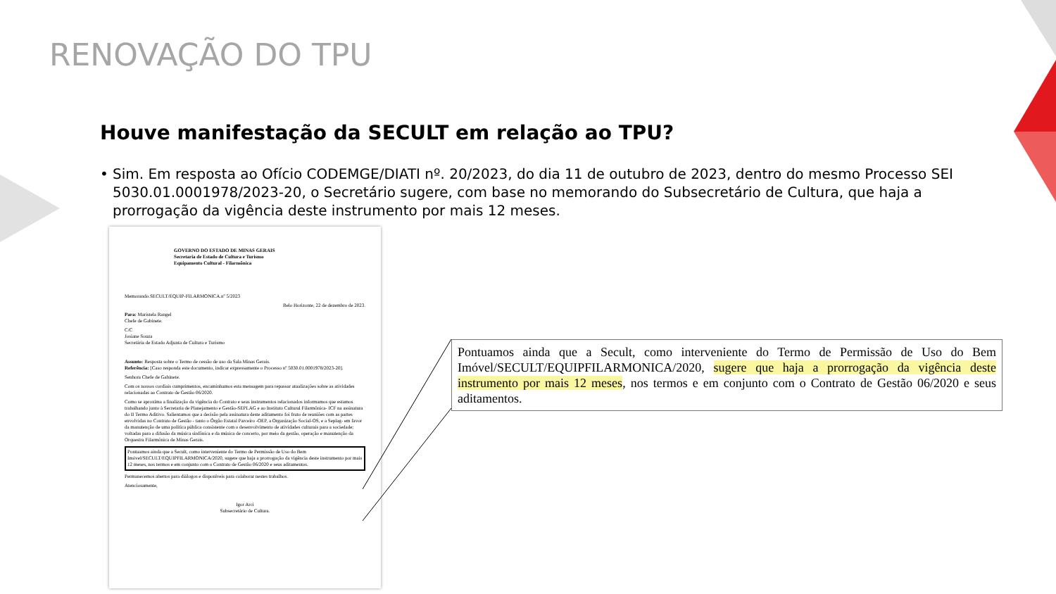RENOVAÇÃO DO TPU
Houve manifestação da SECULT em relação ao TPU?
• Sim. Em resposta ao Ofício CODEMGE/DIATI nº. 20/2023, do dia 11 de outubro de 2023, dentro do mesmo Processo SEI 5030.01.0001978/2023-20, o Secretário sugere, com base no memorando do Subsecretário de Cultura, que haja a prorrogação da vigência deste instrumento por mais 12 meses.
GOVERNO DO ESTADO DE MINAS GERAIS
Secretaria de Estado de Cultura e Turismo
Equipamento Cultural - Filarmônica
Memorando.SECULT/EQUIP-FILARMONICA.nº 5/2023
Belo Horizonte, 22 de dezembro de 2023.
Para: Maristela Rangel
Chefe de Gabinete.
C/C
Josiane Souza
Secretária de Estado Adjunta de Cultura e Turismo
Assunto: Resposta sobre o Termo de cessão de uso da Sala Minas Gerais.
Referência: [Caso responda este documento, indicar expressamente o Processo nº 5030.01.0001978/2023-20].
Senhora Chefe de Gabinete.
Com os nossos cordiais cumprimentos, encaminhamos esta mensagem para repassar atualizações sobre as atividades relacionadas ao Contrato de Gestão 06/2020.
Como se aproxima a finalização da vigência do Contrato e seus instrumentos relacionados informamos que estamos trabalhando junto à Secretaria de Planejamento e Gestão-SEPLAG e ao Instituto Cultural Filarmônica- ICF na assinatura do II Termo Aditivo. Salientamos que a decisão pela assinatura deste aditamento foi fruto de reuniões com as partes envolvidas no Contrato de Gestão - tanto o Órgão Estatal Parceiro -OEP, a Organização Social-OS, e a Seplag- em favor da manutenção de uma política pública consistente com o desenvolvimento de atividades culturais para a sociedade; voltadas para a difusão da música sinfônica e da música de concerto, por meio da gestão, operação e manutenção da Orquestra Filarmônica de Minas Gerais.
Pontuamos ainda que a Secult, como interveniente do Termo de Permissão de Uso do Bem Imóvel/SECULT/EQUIPFILARMONICA/2020, sugere que haja a prorrogação da vigência deste instrumento por mais 12 meses, nos termos e em conjunto com o Contrato de Gestão 06/2020 e seus aditamentos.
Permanecemos abertos para diálogos e disponíveis para colaborar nestes trabalhos.
Atenciosamente,
Igor Arci
Subsecretário de Cultura.
Pontuamos ainda que a Secult, como interveniente do Termo de Permissão de Uso do Bem Imóvel/SECULT/EQUIPFILARMONICA/2020, sugere que haja a prorrogação da vigência deste instrumento por mais 12 meses, nos termos e em conjunto com o Contrato de Gestão 06/2020 e seus aditamentos.